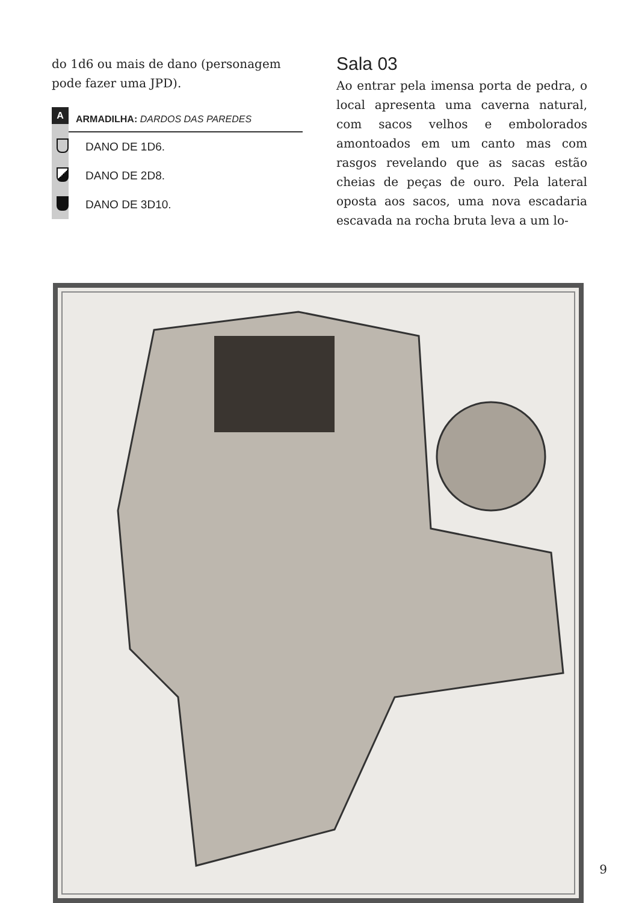do 1d6 ou mais de dano (personagem pode fazer uma JPD).
A ARMADILHA: DARDOS DAS PAREDES
DANO DE 1D6.
DANO DE 2D8.
DANO DE 3D10.
Sala 03
Ao entrar pela imensa porta de pedra, o local apresenta uma caverna natural, com sacos velhos e embolorados amontoados em um canto mas com rasgos revelando que as sacas estão cheias de peças de ouro. Pela lateral oposta aos sacos, uma nova escadaria escavada na rocha bruta leva a um lo-
9